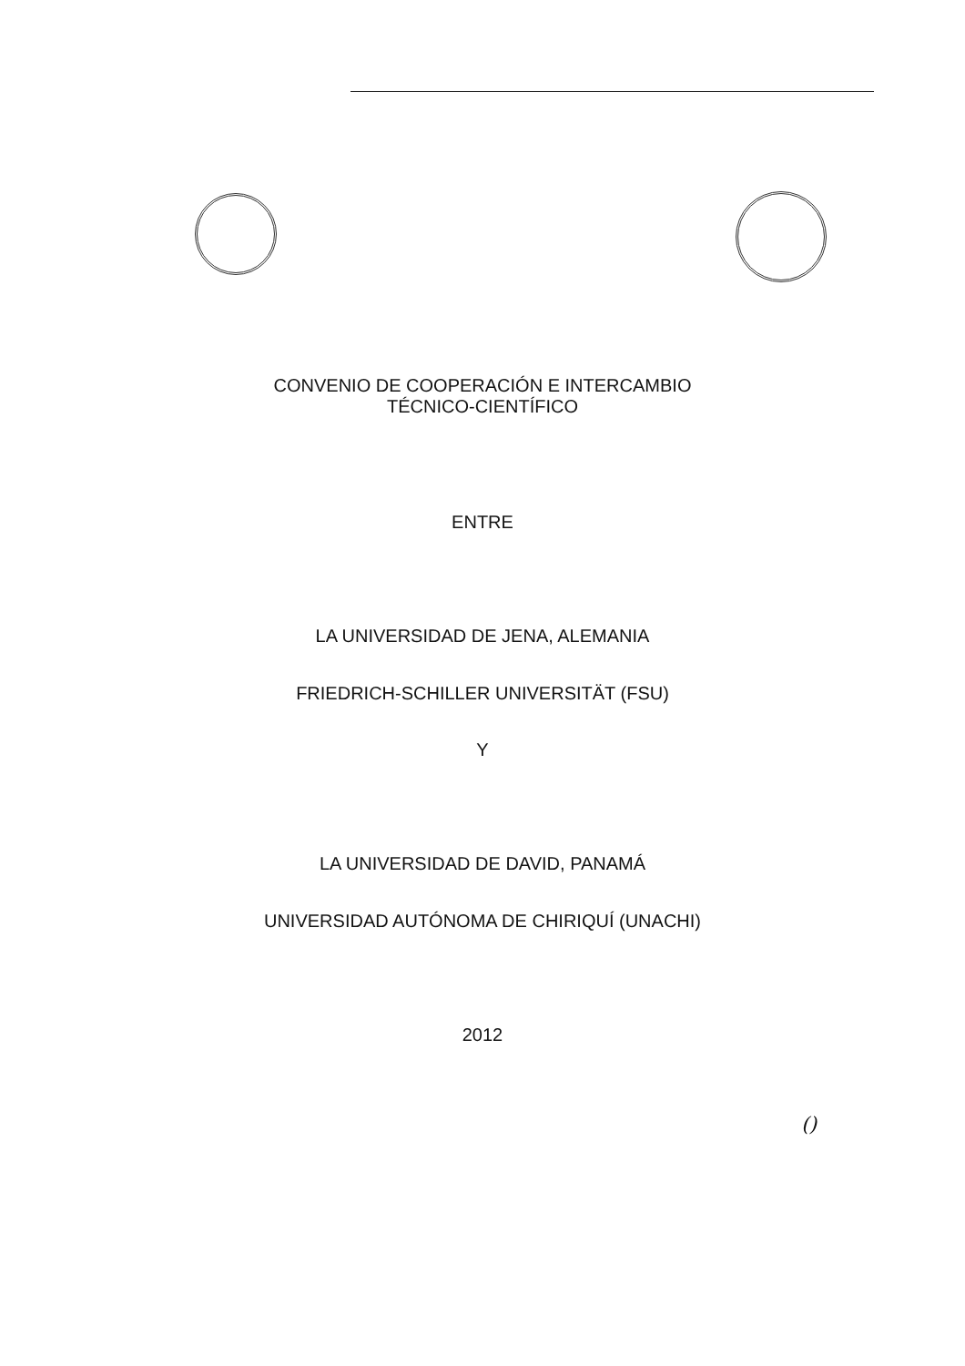CONVENIO DE COOPERACIÓN E INTERCAMBIO
TÉCNICO-CIENTÍFICO
ENTRE
LA UNIVERSIDAD DE JENA, ALEMANIA
FRIEDRICH-SCHILLER UNIVERSITÄT (FSU)
Y
LA UNIVERSIDAD DE DAVID, PANAMÁ
UNIVERSIDAD AUTÓNOMA DE CHIRIQUÍ (UNACHI)
2012
()